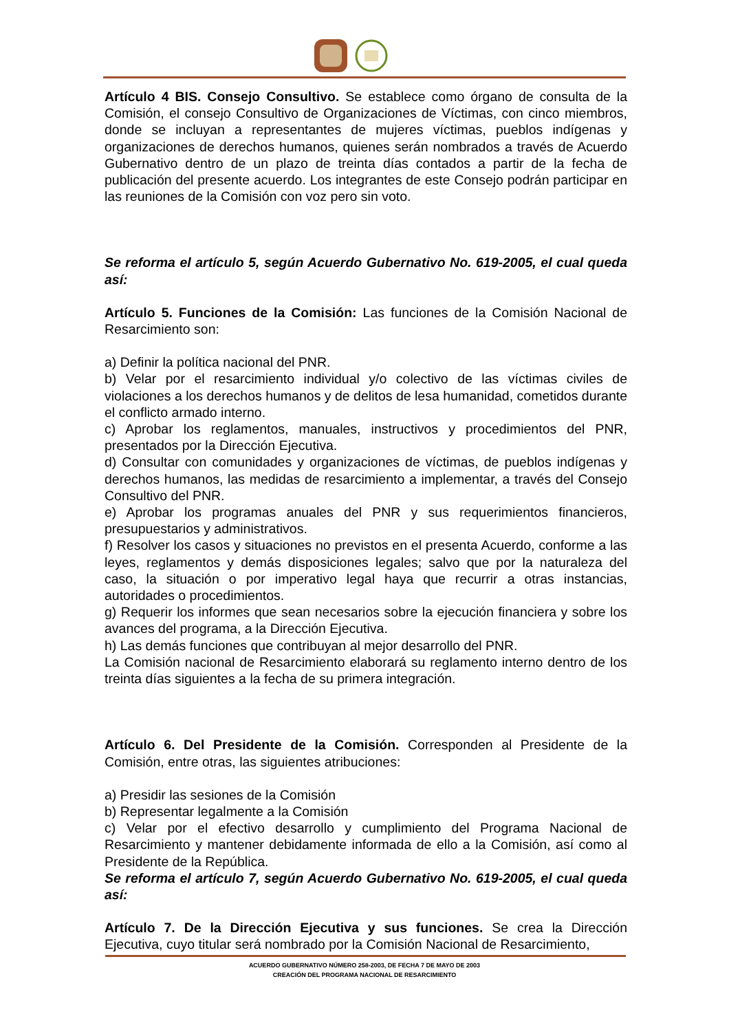Artículo 4 BIS. Consejo Consultivo. Se establece como órgano de consulta de la Comisión, el consejo Consultivo de Organizaciones de Víctimas, con cinco miembros, donde se incluyan a representantes de mujeres víctimas, pueblos indígenas y organizaciones de derechos humanos, quienes serán nombrados a través de Acuerdo Gubernativo dentro de un plazo de treinta días contados a partir de la fecha de publicación del presente acuerdo. Los integrantes de este Consejo podrán participar en las reuniones de la Comisión con voz pero sin voto.
Se reforma el artículo 5, según Acuerdo Gubernativo No. 619-2005, el cual queda así:
Artículo 5. Funciones de la Comisión: Las funciones de la Comisión Nacional de Resarcimiento son:
a) Definir la política nacional del PNR.
b) Velar por el resarcimiento individual y/o colectivo de las víctimas civiles de violaciones a los derechos humanos y de delitos de lesa humanidad, cometidos durante el conflicto armado interno.
c) Aprobar los reglamentos, manuales, instructivos y procedimientos del PNR, presentados por la Dirección Ejecutiva.
d) Consultar con comunidades y organizaciones de víctimas, de pueblos indígenas y derechos humanos, las medidas de resarcimiento a implementar, a través del Consejo Consultivo del PNR.
e) Aprobar los programas anuales del PNR y sus requerimientos financieros, presupuestarios y administrativos.
f) Resolver los casos y situaciones no previstos en el presenta Acuerdo, conforme a las leyes, reglamentos y demás disposiciones legales; salvo que por la naturaleza del caso, la situación o por imperativo legal haya que recurrir a otras instancias, autoridades o procedimientos.
g) Requerir los informes que sean necesarios sobre la ejecución financiera y sobre los avances del programa, a la Dirección Ejecutiva.
h) Las demás funciones que contribuyan al mejor desarrollo del PNR.
La Comisión nacional de Resarcimiento elaborará su reglamento interno dentro de los treinta días siguientes a la fecha de su primera integración.
Artículo 6. Del Presidente de la Comisión. Corresponden al Presidente de la Comisión, entre otras, las siguientes atribuciones:
a) Presidir las sesiones de la Comisión
b) Representar legalmente a la Comisión
c) Velar por el efectivo desarrollo y cumplimiento del Programa Nacional de Resarcimiento y mantener debidamente informada de ello a la Comisión, así como al Presidente de la República.
Se reforma el artículo 7, según Acuerdo Gubernativo No. 619-2005, el cual queda así:
Artículo 7. De la Dirección Ejecutiva y sus funciones. Se crea la Dirección Ejecutiva, cuyo titular será nombrado por la Comisión Nacional de Resarcimiento,
ACUERDO GUBERNATIVO NÚMERO 258-2003, DE FECHA 7 DE MAYO DE 2003
CREACIÓN DEL PROGRAMA NACIONAL DE RESARCIMIENTO